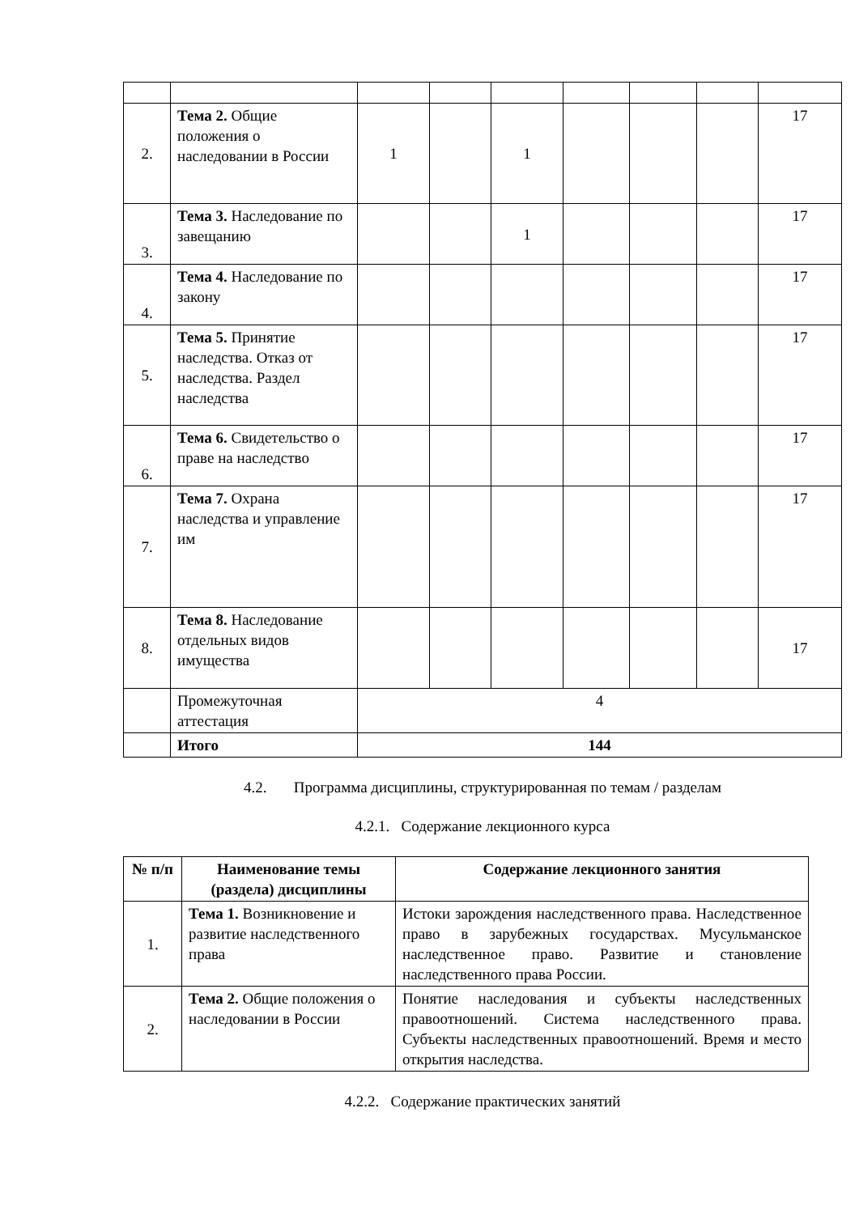| 2. | Тема 2. Общие положения о наследовании в России | 1 | | 1 | | | | 17 |
| 3. | Тема 3. Наследование по завещанию | | | 1 | | | | 17 |
| 4. | Тема 4. Наследование по закону | | | | | | | 17 |
| 5. | Тема 5. Принятие наследства. Отказ от наследства. Раздел наследства | | | | | | | 17 |
| 6. | Тема 6. Свидетельство о праве на наследство | | | | | | | 17 |
| 7. | Тема 7. Охрана наследства и управление им | | | | | | | 17 |
| 8. | Тема 8. Наследование отдельных видов имущества | | | | | | | 17 |
| | Промежуточная аттестация | 4 | | | | | | |
| | Итого | 144 | | | | | | |
4.2. Программа дисциплины, структурированная по темам / разделам
4.2.1. Содержание лекционного курса
| № п/п | Наименование темы (раздела) дисциплины | Содержание лекционного занятия |
| --- | --- | --- |
| 1. | Тема 1. Возникновение и развитие наследственного права | Истоки зарождения наследственного права. Наследственное право в зарубежных государствах. Мусульманское наследственное право. Развитие и становление наследственного права России. |
| 2. | Тема 2. Общие положения о наследовании в России | Понятие наследования и субъекты наследственных правоотношений. Система наследственного права. Субъекты наследственных правоотношений. Время и место открытия наследства. |
4.2.2. Содержание практических занятий